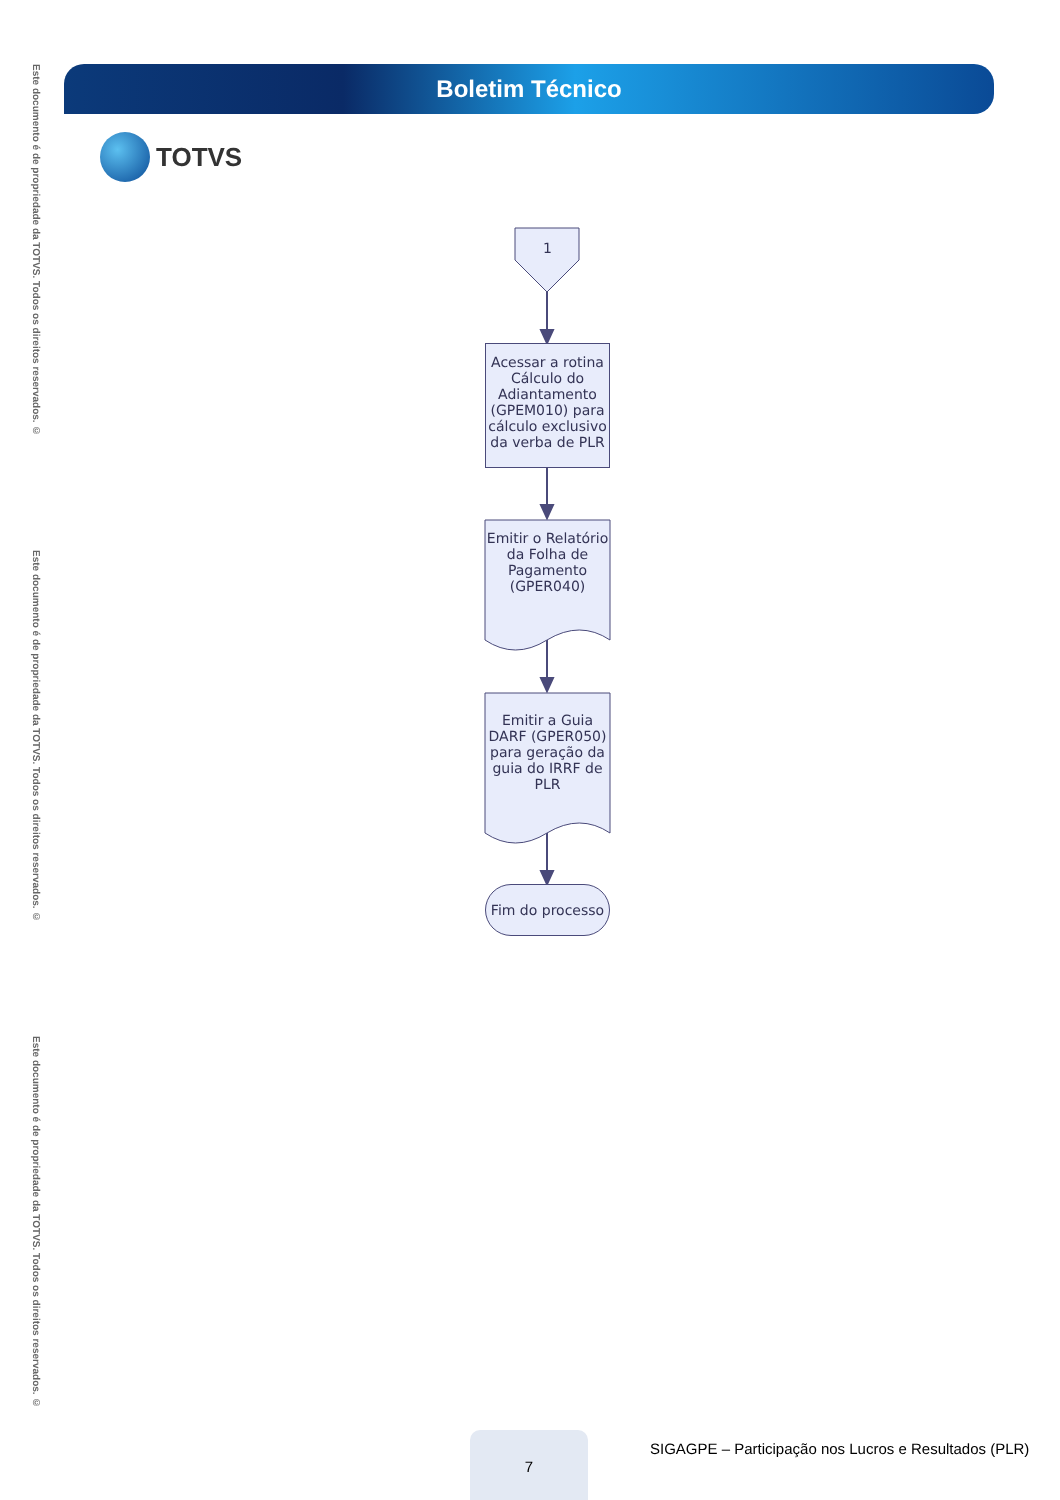Este documento é de propriedade da TOTVS. Todos os direitos reservados. ©
Este documento é de propriedade da TOTVS. Todos os direitos reservados. ©
Este documento é de propriedade da TOTVS. Todos os direitos reservados. ©
Boletim Técnico
TOTVS
1
Acessar a rotina Cálculo do Adiantamento (GPEM010) para cálculo exclusivo da verba de PLR
Emitir o Relatório da Folha de Pagamento (GPER040)
Emitir a Guia DARF (GPER050) para geração da guia do IRRF de PLR
Fim do processo
7
SIGAGPE – Participação nos Lucros e Resultados (PLR)